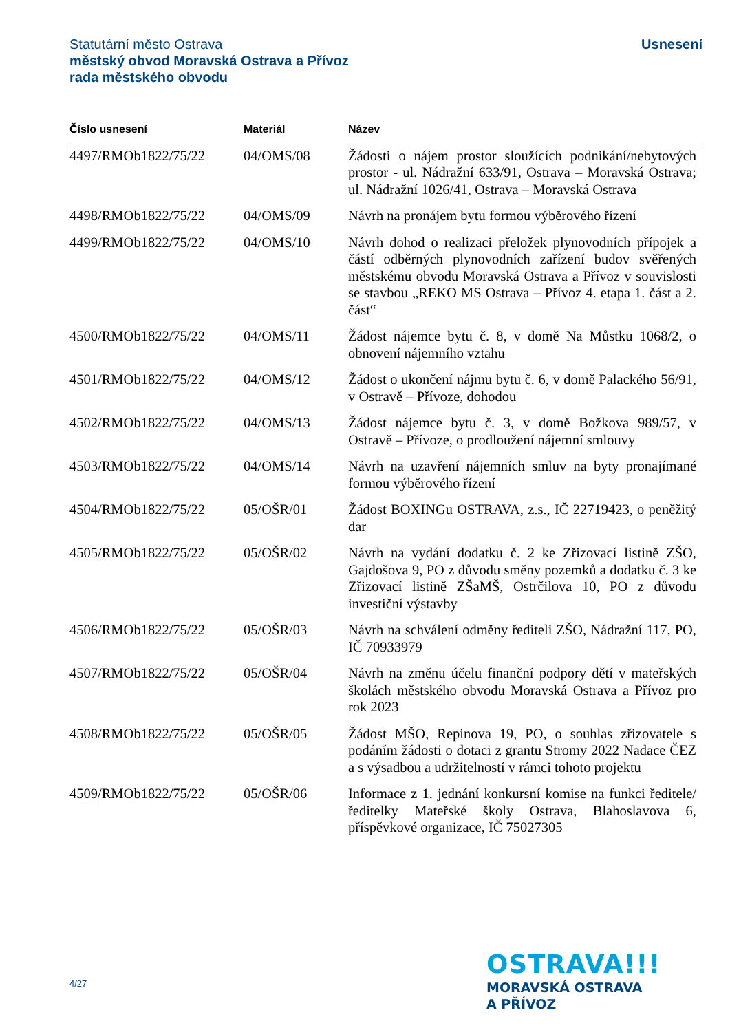Statutární město Ostrava
městský obvod Moravská Ostrava a Přívoz
rada městského obvodu
Usnesení
| Číslo usnesení | Materiál | Název |
| --- | --- | --- |
| 4497/RMOb1822/75/22 | 04/OMS/08 | Žádosti o nájem prostor sloužících podnikání/nebytových prostor - ul. Nádražní 633/91, Ostrava – Moravská Ostrava; ul. Nádražní 1026/41, Ostrava – Moravská Ostrava |
| 4498/RMOb1822/75/22 | 04/OMS/09 | Návrh na pronájem bytu formou výběrového řízení |
| 4499/RMOb1822/75/22 | 04/OMS/10 | Návrh dohod o realizaci přeložek plynovodních přípojek a částí odběrných plynovodních zařízení budov svěřených městskému obvodu Moravská Ostrava a Přívoz v souvislosti se stavbou „REKO MS Ostrava – Přívoz 4. etapa 1. část a 2. část“ |
| 4500/RMOb1822/75/22 | 04/OMS/11 | Žádost nájemce bytu č. 8, v domě Na Můstku 1068/2, o obnovení nájemního vztahu |
| 4501/RMOb1822/75/22 | 04/OMS/12 | Žádost o ukončení nájmu bytu č. 6, v domě Palackého 56/91, v Ostravě – Přívoze, dohodou |
| 4502/RMOb1822/75/22 | 04/OMS/13 | Žádost nájemce bytu č. 3, v domě Božkova 989/57, v Ostravě – Přívoze, o prodloužení nájemní smlouvy |
| 4503/RMOb1822/75/22 | 04/OMS/14 | Návrh na uzavření nájemních smluv na byty pronajímané formou výběrového řízení |
| 4504/RMOb1822/75/22 | 05/OŠR/01 | Žádost BOXINGu OSTRAVA, z.s., IČ 22719423, o peněžitý dar |
| 4505/RMOb1822/75/22 | 05/OŠR/02 | Návrh na vydání dodatku č. 2 ke Zřizovací listině ZŠO, Gajdošova 9, PO z důvodu směny pozemků a dodatku č. 3 ke Zřizovací listině ZŠaMŠ, Ostrčilova 10, PO z důvodu investiční výstavby |
| 4506/RMOb1822/75/22 | 05/OŠR/03 | Návrh na schválení odměny řediteli ZŠO, Nádražní 117, PO, IČ 70933979 |
| 4507/RMOb1822/75/22 | 05/OŠR/04 | Návrh na změnu účelu finanční podpory dětí v mateřských školách městského obvodu Moravská Ostrava a Přívoz pro rok 2023 |
| 4508/RMOb1822/75/22 | 05/OŠR/05 | Žádost MŠO, Repinova 19, PO, o souhlas zřizovatele s podáním žádosti o dotaci z grantu Stromy 2022 Nadace ČEZ a s výsadbou a udržitelností v rámci tohoto projektu |
| 4509/RMOb1822/75/22 | 05/OŠR/06 | Informace z 1. jednání konkursní komise na funkci ředitele/ředitelky Mateřské školy Ostrava, Blahoslavova 6, příspěvkové organizace, IČ 75027305 |
4/27
OSTRAVA!!!
MORAVSKÁ OSTRAVA
A PŘÍVOZ